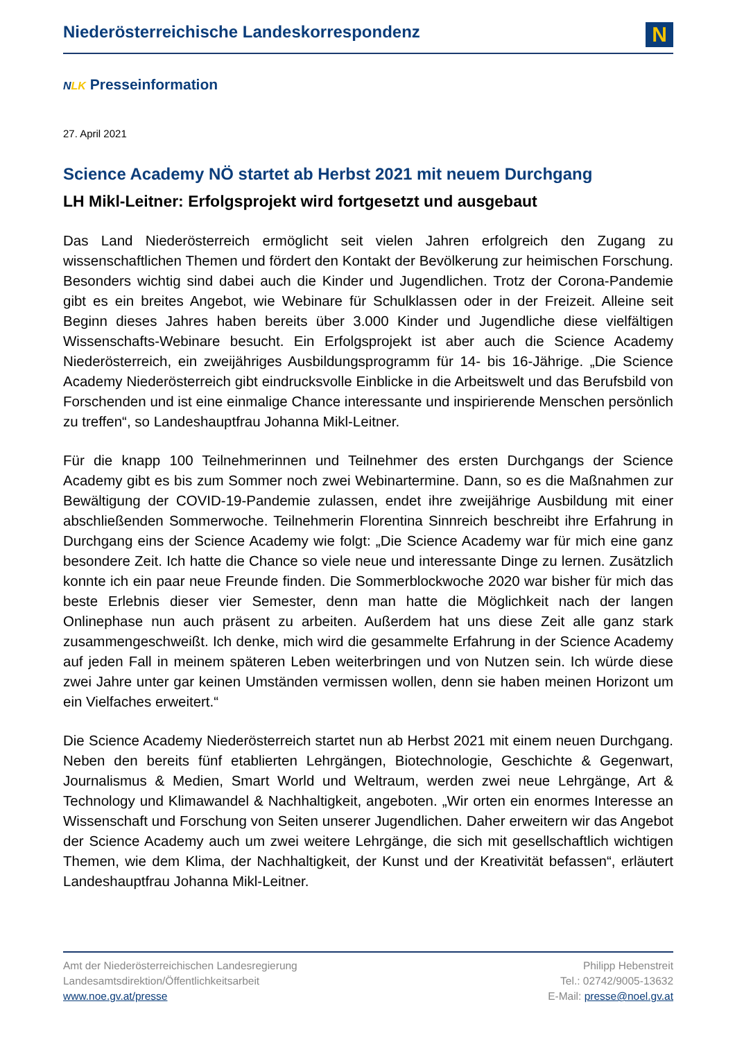Niederösterreichische Landeskorrespondenz
N
NLK Presseinformation
27. April 2021
Science Academy NÖ startet ab Herbst 2021 mit neuem Durchgang
LH Mikl-Leitner: Erfolgsprojekt wird fortgesetzt und ausgebaut
Das Land Niederösterreich ermöglicht seit vielen Jahren erfolgreich den Zugang zu wissenschaftlichen Themen und fördert den Kontakt der Bevölkerung zur heimischen Forschung. Besonders wichtig sind dabei auch die Kinder und Jugendlichen. Trotz der Corona-Pandemie gibt es ein breites Angebot, wie Webinare für Schulklassen oder in der Freizeit. Alleine seit Beginn dieses Jahres haben bereits über 3.000 Kinder und Jugendliche diese vielfältigen Wissenschafts-Webinare besucht. Ein Erfolgsprojekt ist aber auch die Science Academy Niederösterreich, ein zweijähriges Ausbildungsprogramm für 14- bis 16-Jährige. „Die Science Academy Niederösterreich gibt eindrucksvolle Einblicke in die Arbeitswelt und das Berufsbild von Forschenden und ist eine einmalige Chance interessante und inspirierende Menschen persönlich zu treffen“, so Landeshauptfrau Johanna Mikl-Leitner.
Für die knapp 100 Teilnehmerinnen und Teilnehmer des ersten Durchgangs der Science Academy gibt es bis zum Sommer noch zwei Webinartermine. Dann, so es die Maßnahmen zur Bewältigung der COVID-19-Pandemie zulassen, endet ihre zweijährige Ausbildung mit einer abschließenden Sommerwoche. Teilnehmerin Florentina Sinnreich beschreibt ihre Erfahrung in Durchgang eins der Science Academy wie folgt: „Die Science Academy war für mich eine ganz besondere Zeit. Ich hatte die Chance so viele neue und interessante Dinge zu lernen. Zusätzlich konnte ich ein paar neue Freunde finden. Die Sommerblockwoche 2020 war bisher für mich das beste Erlebnis dieser vier Semester, denn man hatte die Möglichkeit nach der langen Onlinephase nun auch präsent zu arbeiten. Außerdem hat uns diese Zeit alle ganz stark zusammengeschweißt. Ich denke, mich wird die gesammelte Erfahrung in der Science Academy auf jeden Fall in meinem späteren Leben weiterbringen und von Nutzen sein. Ich würde diese zwei Jahre unter gar keinen Umständen vermissen wollen, denn sie haben meinen Horizont um ein Vielfaches erweitert.“
Die Science Academy Niederösterreich startet nun ab Herbst 2021 mit einem neuen Durchgang. Neben den bereits fünf etablierten Lehrgängen, Biotechnologie, Geschichte & Gegenwart, Journalismus & Medien, Smart World und Weltraum, werden zwei neue Lehrgänge, Art & Technology und Klimawandel & Nachhaltigkeit, angeboten. „Wir orten ein enormes Interesse an Wissenschaft und Forschung von Seiten unserer Jugendlichen. Daher erweitern wir das Angebot der Science Academy auch um zwei weitere Lehrgänge, die sich mit gesellschaftlich wichtigen Themen, wie dem Klima, der Nachhaltigkeit, der Kunst und der Kreativität befassen“, erläutert Landeshauptfrau Johanna Mikl-Leitner.
Amt der Niederösterreichischen Landesregierung
Landesamtsdirektion/Öffentlichkeitsarbeit
www.noe.gv.at/presse
Philipp Hebenstreit
Tel.: 02742/9005-13632
E-Mail: presse@noel.gv.at